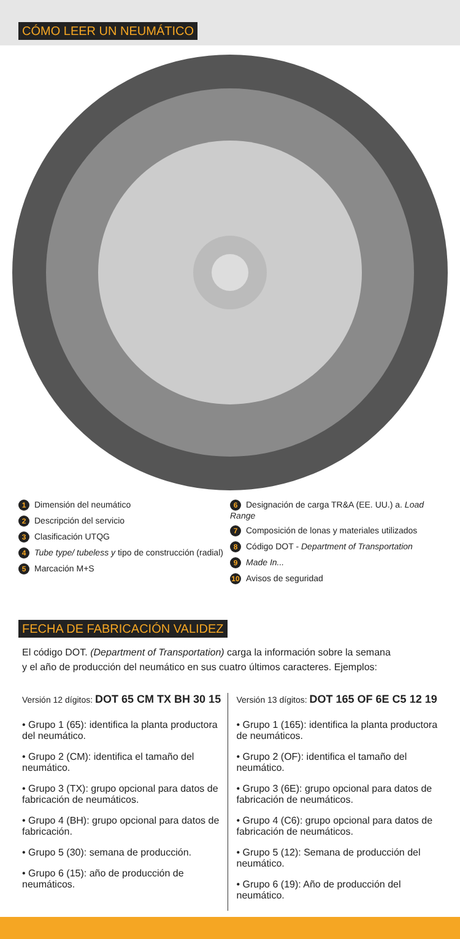CÓMO LEER UN NEUMÁTICO
1 Dimensión del neumático
2 Descripción del servicio
3 Clasificación UTQG
4 Tube type/ tubeless y tipo de construcción (radial)
5 Marcación M+S
6 Designación de carga TR&A (EE. UU.) a. Load Range
7 Composición de lonas y materiales utilizados
8 Código DOT - Department of Transportation
9 Made In...
10 Avisos de seguridad
FECHA DE FABRICACIÓN VALIDEZ
El código DOT. (Department of Transportation) carga la información sobre la semana
y el año de producción del neumático en sus cuatro últimos caracteres. Ejemplos:
Versión 12 dígitos: DOT 65 CM TX BH 30 15
• Grupo 1 (65): identifica la planta productora del neumático.
• Grupo 2 (CM): identifica el tamaño del neumático.
• Grupo 3 (TX): grupo opcional para datos de fabricación de neumáticos.
• Grupo 4 (BH): grupo opcional para datos de fabricación.
• Grupo 5 (30): semana de producción.
• Grupo 6 (15): año de producción de neumáticos.
Versión 13 dígitos: DOT 165 OF 6E C5 12 19
• Grupo 1 (165): identifica la planta productora de neumáticos.
• Grupo 2 (OF): identifica el tamaño del neumático.
• Grupo 3 (6E): grupo opcional para datos de fabricación de neumáticos.
• Grupo 4 (C6): grupo opcional para datos de fabricación de neumáticos.
• Grupo 5 (12): Semana de producción del neumático.
• Grupo 6 (19): Año de producción del neumático.